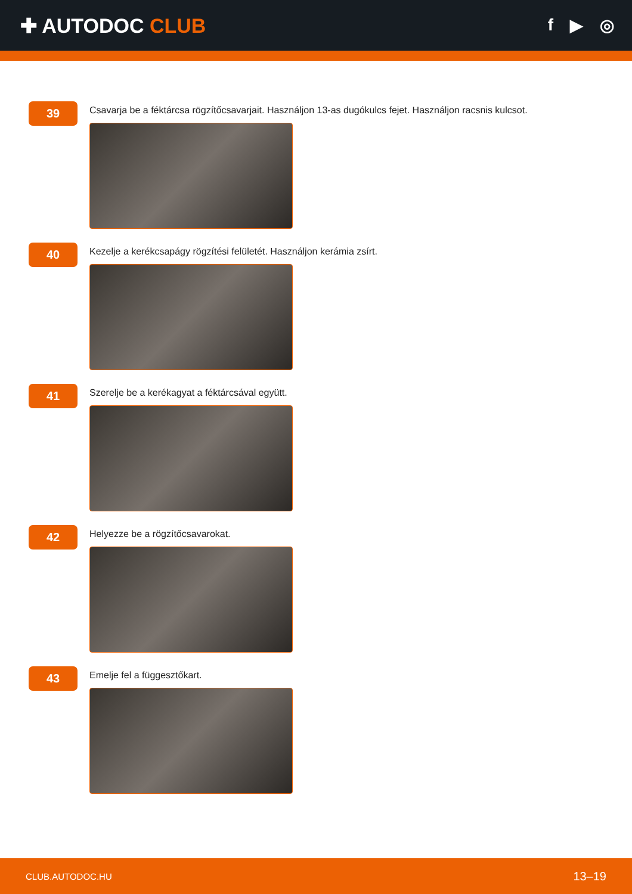✚ AUTODOC CLUB
f ▶ ◎
39
Csavarja be a féktárcsa rögzítőcsavarjait. Használjon 13-as dugókulcs fejet. Használjon racsnis kulcsot.
40
Kezelje a kerékcsapágy rögzítési felületét. Használjon kerámia zsírt.
41
Szerelje be a kerékagyat a féktárcsával együtt.
42
Helyezze be a rögzítőcsavarokat.
43
Emelje fel a függesztőkart.
CLUB.AUTODOC.HU 13–19